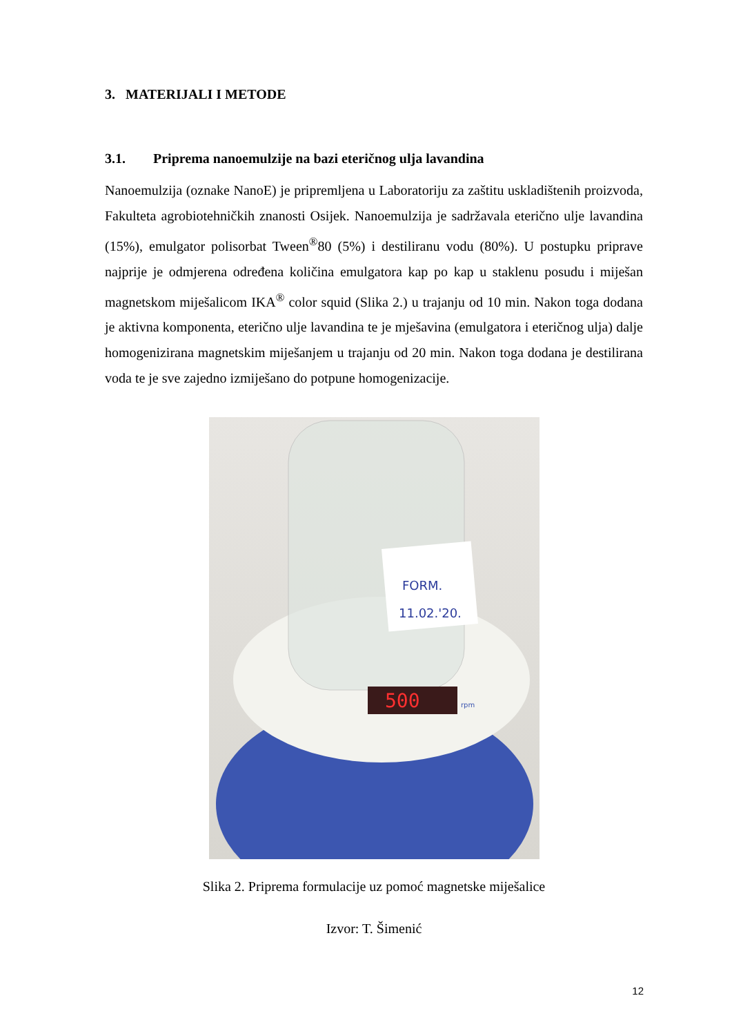3. MATERIJALI I METODE
3.1. Priprema nanoemulzije na bazi eteričnog ulja lavandina
Nanoemulzija (oznake NanoE) je pripremljena u Laboratoriju za zaštitu uskladištenih proizvoda, Fakulteta agrobiotehničkih znanosti Osijek. Nanoemulzija je sadržavala eterično ulje lavandina (15%), emulgator polisorbat Tween<sup>®</sup>80 (5%) i destiliranu vodu (80%). U postupku priprave najprije je odmjerena određena količina emulgatora kap po kap u staklenu posudu i miješan magnetskom miješalicom IKA<sup>®</sup> color squid (Slika 2.) u trajanju od 10 min. Nakon toga dodana je aktivna komponenta, eterično ulje lavandina te je mješavina (emulgatora i eteričnog ulja) dalje homogenizirana magnetskim miješanjem u trajanju od 20 min. Nakon toga dodana je destilirana voda te je sve zajedno izmiješano do potpune homogenizacije.
FORM.
11.02.'20.
500
rpm
Slika 2. Priprema formulacije uz pomoć magnetske miješalice
Izvor: T. Šimenić
12